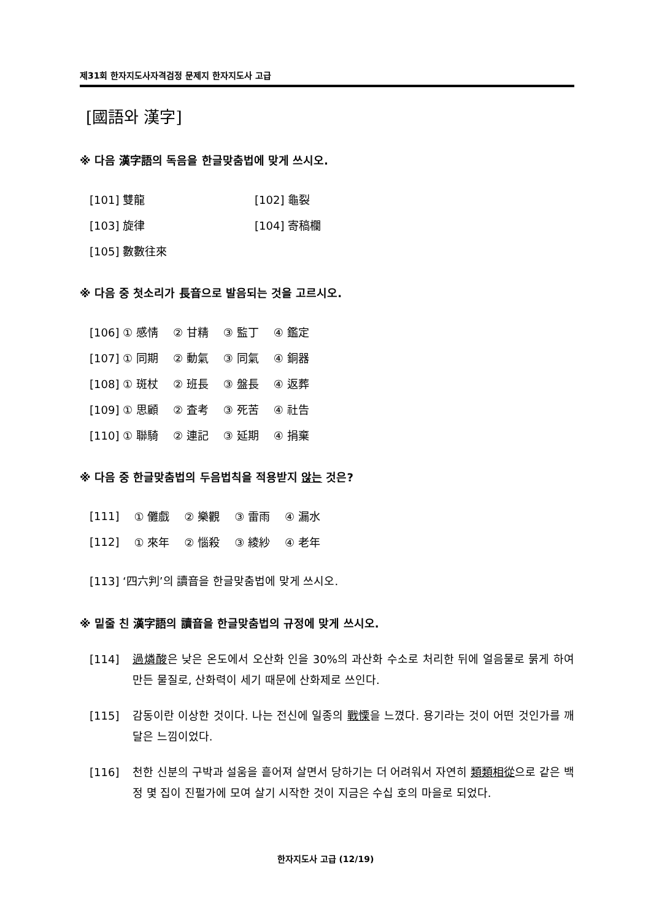제31회 한자지도사자격검정 문제지 한자지도사 고급
[國語와 漢字]
※ 다음 漢字語의 독음을 한글맞춤법에 맞게 쓰시오.
| [101] 雙龍 | [102] 龜裂 |
| [103] 旋律 | [104] 寄稿欄 |
| [105] 數數往來 | |
※ 다음 중 첫소리가 長音으로 발음되는 것을 고르시오.
| [106] ① 感情 | ② 甘精 | ③ 監丁 | ④ 鑑定 |
| [107] ① 同期 | ② 動氣 | ③ 同氣 | ④ 銅器 |
| [108] ① 斑杖 | ② 班長 | ③ 盤長 | ④ 返葬 |
| [109] ① 思顧 | ② 査考 | ③ 死苦 | ④ 社告 |
| [110] ① 聯騎 | ② 連記 | ③ 延期 | ④ 捐棄 |
※ 다음 중 한글맞춤법의 두음법칙을 적용받지 않는 것은?
| [111] | ① 儺戲 | ② 樂觀 | ③ 雷雨 | ④ 漏水 |
| [112] | ① 來年 | ② 惱殺 | ③ 綾紗 | ④ 老年 |
[113] ‘四六判’의 讀音을 한글맞춤법에 맞게 쓰시오.
※ 밑줄 친 漢字語의 讀音을 한글맞춤법의 규정에 맞게 쓰시오.
[114] 過燐酸은 낮은 온도에서 오산화 인을 30%의 과산화 수소로 처리한 뒤에 얼음물로 묽게 하여 만든 물질로, 산화력이 세기 때문에 산화제로 쓰인다.
[115] 감동이란 이상한 것이다. 나는 전신에 일종의 戰慄을 느꼈다. 용기라는 것이 어떤 것인가를 깨달은 느낌이었다.
[116] 천한 신분의 구박과 설움을 흩어져 살면서 당하기는 더 어려워서 자연히 類類相從으로 같은 백정 몇 집이 진펄가에 모여 살기 시작한 것이 지금은 수십 호의 마을로 되었다.
한자지도사 고급 (12/19)